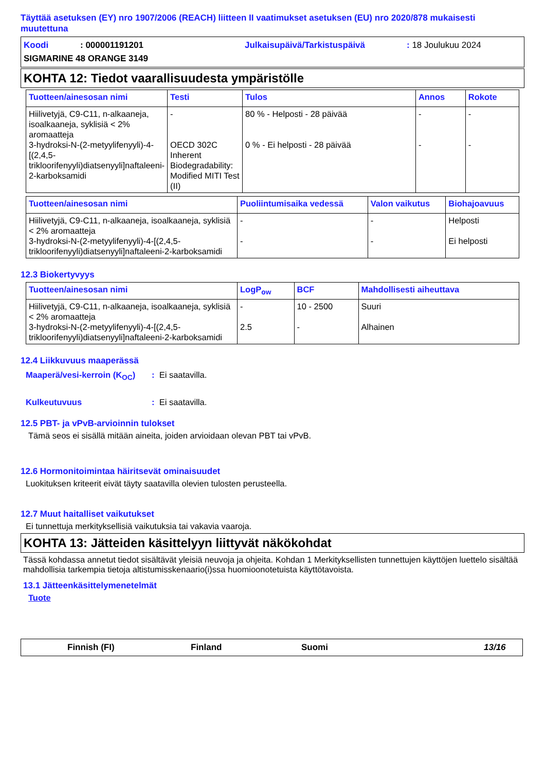Täyttää asetuksen (EY) nro 1907/2006 (REACH) liitteen II vaatimukset asetuksen (EU) nro 2020/878 mukaisesti muutettuna
Koodi: 000001191201 Julkaisupäivä/Tarkistuspäivä: 18 Joulukuu 2024
SIGMARINE 48 ORANGE 3149
KOHTA 12: Tiedot vaarallisuudesta ympäristölle
| Tuotteen/ainesosan nimi | Testi | Tulos | Annos | Rokote |
| --- | --- | --- | --- | --- |
| Hiilivetyjä, C9-C11, n-alkaaneja, isoalkaaneja, syklisiä < 2% aromaatteja 3-hydroksi-N-(2-metyylifenyyli)-4-[(2,4,5-trikloorifenyyli)diatsenyyli]naftaleeni-2-karboksamidi | - OECD 302C Inherent Biodegradability: Modified MITI Test (II) | 80 % - Helposti - 28 päivää 0 % - Ei helposti - 28 päivää | - - | - - |
| Tuotteen/ainesosan nimi | Puoliintumisaika vedessä | Valon vaikutus | Biohajoavuus |
| --- | --- | --- | --- |
| Hiilivetyjä, C9-C11, n-alkaaneja, isoalkaaneja, syklisiä < 2% aromaatteja 3-hydroksi-N-(2-metyylifenyyli)-4-[(2,4,5-trikloorifenyyli)diatsenyyli]naftaleeni-2-karboksamidi | - - | - - | Helposti Ei helposti |
12.3 Biokertyvyys
| Tuotteen/ainesosan nimi | LogP<sub>ow</sub> | BCF | Mahdollisesti aiheuttava |
| --- | --- | --- | --- |
| Hiilivetyjä, C9-C11, n-alkaaneja, isoalkaaneja, syklisiä < 2% aromaatteja 3-hydroksi-N-(2-metyylifenyyli)-4-[(2,4,5-trikloorifenyyli)diatsenyyli]naftaleeni-2-karboksamidi | - 2.5 | 10 - 2500 - | Suuri Alhainen |
12.4 Liikkuvuus maaperässä
Maaperä/vesi-kerroin (K<sub>OC</sub>): Ei saatavilla.
Kulkeutuvuus: Ei saatavilla.
12.5 PBT- ja vPvB-arvioinnin tulokset
Tämä seos ei sisällä mitään aineita, joiden arvioidaan olevan PBT tai vPvB.
12.6 Hormonitoimintaa häiritsevät ominaisuudet
Luokituksen kriteerit eivät täyty saatavilla olevien tulosten perusteella.
12.7 Muut haitalliset vaikutukset
Ei tunnettuja merkityksellisiä vaikutuksia tai vakavia vaaroja.
KOHTA 13: Jätteiden käsittelyyn liittyvät näkökohdat
Tässä kohdassa annetut tiedot sisältävät yleisiä neuvoja ja ohjeita. Kohdan 1 Merkityksellisten tunnettujen käyttöjen luettelo sisältää mahdollisia tarkempia tietoja altistumisskenaario(i)ssa huomioonotetuista käyttötavoista.
13.1 Jätteenkäsittelymenetelmät
Tuote
Finnish (FI) Finland Suomi 13/16